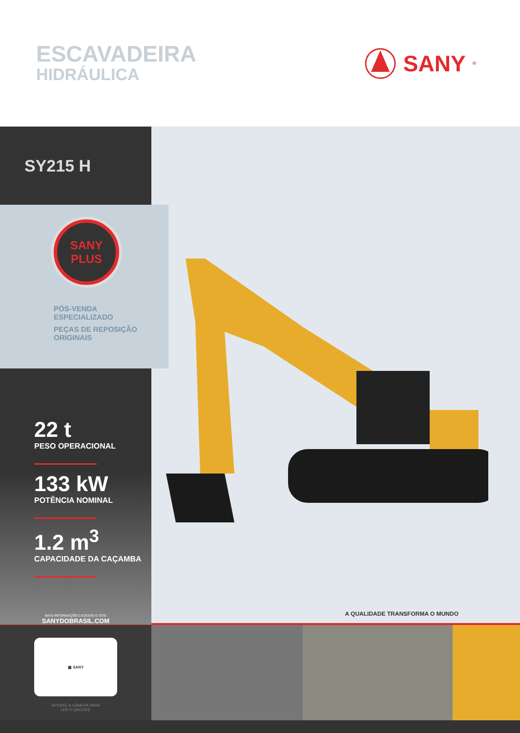ESCAVADEIRA
HIDRÁULICA
SANY<sup>®</sup>
SY215 H
SANY
PLUS
PÓS-VENDA
ESPECIALIZADO
PEÇAS DE REPOSIÇÃO
ORIGINAIS
22 t
PESO OPERACIONAL
133 kW
POTÊNCIA NOMINAL
1.2 m<sup>3</sup>
CAPACIDADE DA CAÇAMBA
MAIS INFORMAÇÕES ACESSE O SITE
SANYDOBRASIL.COM
A QUALIDADE TRANSFORMA O MUNDO
▦ SANY
APONTE A CÂMERA PARA
LER O QRCODE